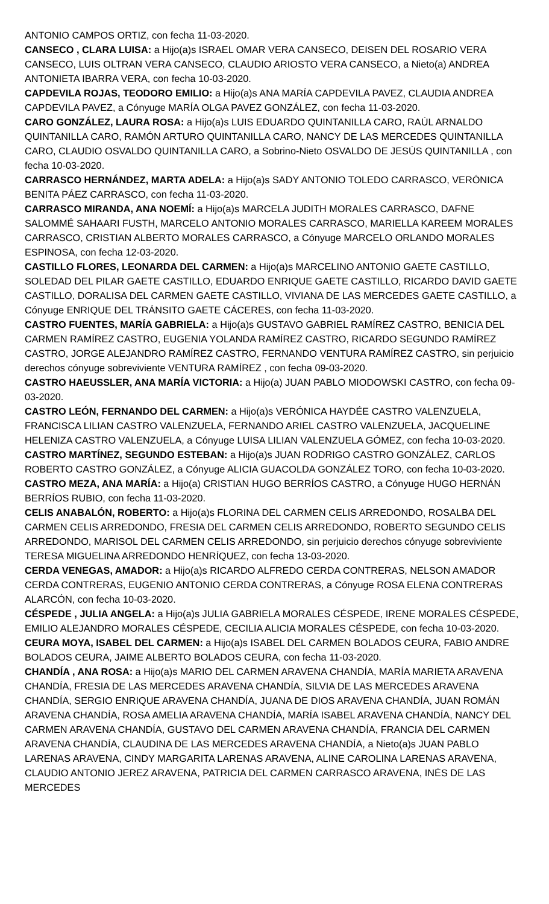ANTONIO CAMPOS ORTIZ, con fecha 11-03-2020.
CANSECO , CLARA LUISA: a Hijo(a)s ISRAEL OMAR VERA CANSECO, DEISEN DEL ROSARIO VERA CANSECO, LUIS OLTRAN VERA CANSECO, CLAUDIO ARIOSTO VERA CANSECO, a Nieto(a) ANDREA ANTONIETA IBARRA VERA, con fecha 10-03-2020.
CAPDEVILA ROJAS, TEODORO EMILIO: a Hijo(a)s ANA MARÍA CAPDEVILA PAVEZ, CLAUDIA ANDREA CAPDEVILA PAVEZ, a Cónyuge MARÍA OLGA PAVEZ GONZÁLEZ, con fecha 11-03-2020.
CARO GONZÁLEZ, LAURA ROSA: a Hijo(a)s LUIS EDUARDO QUINTANILLA CARO, RAÚL ARNALDO QUINTANILLA CARO, RAMÓN ARTURO QUINTANILLA CARO, NANCY DE LAS MERCEDES QUINTANILLA CARO, CLAUDIO OSVALDO QUINTANILLA CARO, a Sobrino-Nieto OSVALDO DE JESÚS QUINTANILLA , con fecha 10-03-2020.
CARRASCO HERNÁNDEZ, MARTA ADELA: a Hijo(a)s SADY ANTONIO TOLEDO CARRASCO, VERÓNICA BENITA PÁEZ CARRASCO, con fecha 11-03-2020.
CARRASCO MIRANDA, ANA NOEMÍ: a Hijo(a)s MARCELA JUDITH MORALES CARRASCO, DAFNE SALOMMÉ SAHAARI FUSTH, MARCELO ANTONIO MORALES CARRASCO, MARIELLA KAREEM MORALES CARRASCO, CRISTIAN ALBERTO MORALES CARRASCO, a Cónyuge MARCELO ORLANDO MORALES ESPINOSA, con fecha 12-03-2020.
CASTILLO FLORES, LEONARDA DEL CARMEN: a Hijo(a)s MARCELINO ANTONIO GAETE CASTILLO, SOLEDAD DEL PILAR GAETE CASTILLO, EDUARDO ENRIQUE GAETE CASTILLO, RICARDO DAVID GAETE CASTILLO, DORALISA DEL CARMEN GAETE CASTILLO, VIVIANA DE LAS MERCEDES GAETE CASTILLO, a Cónyuge ENRIQUE DEL TRÁNSITO GAETE CÁCERES, con fecha 11-03-2020.
CASTRO FUENTES, MARÍA GABRIELA: a Hijo(a)s GUSTAVO GABRIEL RAMÍREZ CASTRO, BENICIA DEL CARMEN RAMÍREZ CASTRO, EUGENIA YOLANDA RAMÍREZ CASTRO, RICARDO SEGUNDO RAMÍREZ CASTRO, JORGE ALEJANDRO RAMÍREZ CASTRO, FERNANDO VENTURA RAMÍREZ CASTRO, sin perjuicio derechos cónyuge sobreviviente VENTURA RAMÍREZ , con fecha 09-03-2020.
CASTRO HAEUSSLER, ANA MARÍA VICTORIA: a Hijo(a) JUAN PABLO MIODOWSKI CASTRO, con fecha 09-03-2020.
CASTRO LEÓN, FERNANDO DEL CARMEN: a Hijo(a)s VERÓNICA HAYDÉE CASTRO VALENZUELA, FRANCISCA LILIAN CASTRO VALENZUELA, FERNANDO ARIEL CASTRO VALENZUELA, JACQUELINE HELENIZA CASTRO VALENZUELA, a Cónyuge LUISA LILIAN VALENZUELA GÓMEZ, con fecha 10-03-2020.
CASTRO MARTÍNEZ, SEGUNDO ESTEBAN: a Hijo(a)s JUAN RODRIGO CASTRO GONZÁLEZ, CARLOS ROBERTO CASTRO GONZÁLEZ, a Cónyuge ALICIA GUACOLDA GONZÁLEZ TORO, con fecha 10-03-2020.
CASTRO MEZA, ANA MARÍA: a Hijo(a) CRISTIAN HUGO BERRÍOS CASTRO, a Cónyuge HUGO HERNÁN BERRÍOS RUBIO, con fecha 11-03-2020.
CELIS ANABALÓN, ROBERTO: a Hijo(a)s FLORINA DEL CARMEN CELIS ARREDONDO, ROSALBA DEL CARMEN CELIS ARREDONDO, FRESIA DEL CARMEN CELIS ARREDONDO, ROBERTO SEGUNDO CELIS ARREDONDO, MARISOL DEL CARMEN CELIS ARREDONDO, sin perjuicio derechos cónyuge sobreviviente TERESA MIGUELINA ARREDONDO HENRÍQUEZ, con fecha 13-03-2020.
CERDA VENEGAS, AMADOR: a Hijo(a)s RICARDO ALFREDO CERDA CONTRERAS, NELSON AMADOR CERDA CONTRERAS, EUGENIO ANTONIO CERDA CONTRERAS, a Cónyuge ROSA ELENA CONTRERAS ALARCÓN, con fecha 10-03-2020.
CÉSPEDE , JULIA ANGELA: a Hijo(a)s JULIA GABRIELA MORALES CÉSPEDE, IRENE MORALES CÉSPEDE, EMILIO ALEJANDRO MORALES CÉSPEDE, CECILIA ALICIA MORALES CÉSPEDE, con fecha 10-03-2020.
CEURA MOYA, ISABEL DEL CARMEN: a Hijo(a)s ISABEL DEL CARMEN BOLADOS CEURA, FABIO ANDRE BOLADOS CEURA, JAIME ALBERTO BOLADOS CEURA, con fecha 11-03-2020.
CHANDÍA , ANA ROSA: a Hijo(a)s MARIO DEL CARMEN ARAVENA CHANDÍA, MARÍA MARIETA ARAVENA CHANDÍA, FRESIA DE LAS MERCEDES ARAVENA CHANDÍA, SILVIA DE LAS MERCEDES ARAVENA CHANDÍA, SERGIO ENRIQUE ARAVENA CHANDÍA, JUANA DE DIOS ARAVENA CHANDÍA, JUAN ROMÁN ARAVENA CHANDÍA, ROSA AMELIA ARAVENA CHANDÍA, MARÍA ISABEL ARAVENA CHANDÍA, NANCY DEL CARMEN ARAVENA CHANDÍA, GUSTAVO DEL CARMEN ARAVENA CHANDÍA, FRANCIA DEL CARMEN ARAVENA CHANDÍA, CLAUDINA DE LAS MERCEDES ARAVENA CHANDÍA, a Nieto(a)s JUAN PABLO LARENAS ARAVENA, CINDY MARGARITA LARENAS ARAVENA, ALINE CAROLINA LARENAS ARAVENA, CLAUDIO ANTONIO JEREZ ARAVENA, PATRICIA DEL CARMEN CARRASCO ARAVENA, INÉS DE LAS MERCEDES